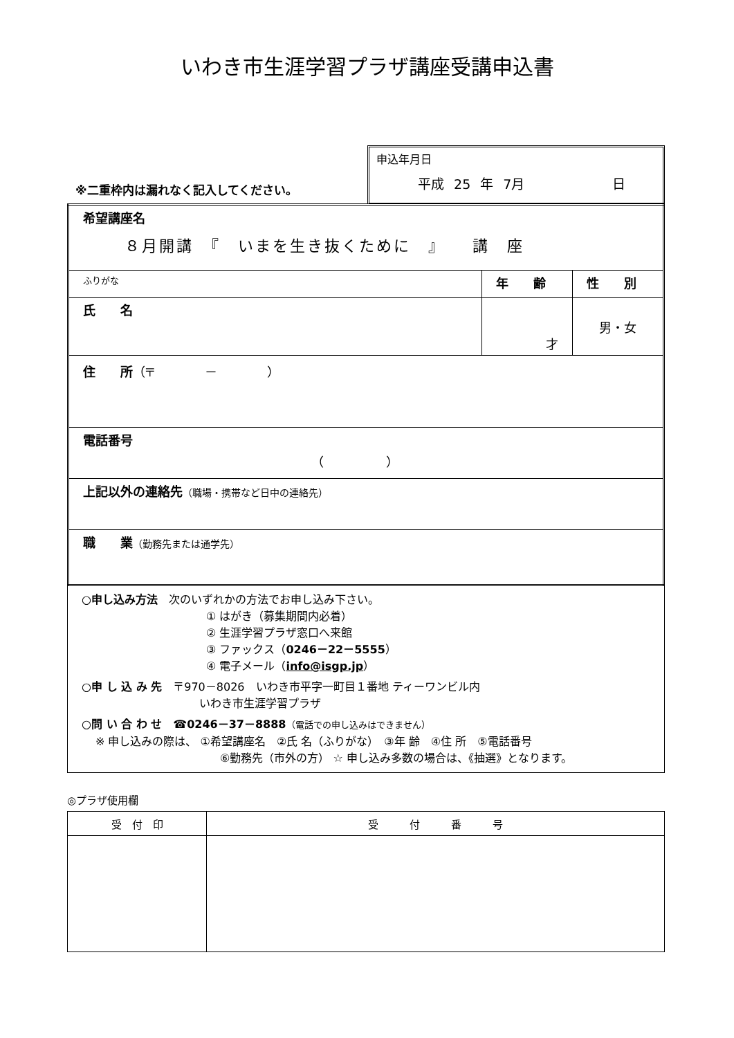いわき市生涯学習プラザ講座受講申込書
※二重枠内は漏れなく記入してください。
申込年月日
平成 25 年 7月 日
| 希望講座名 ８月開講 『 いまを生き抜くために 』 講 座 | | |
| ふりがな | 年 齢 | 性 別 |
| 氏 名 | 才 | 男・女 |
| 住 所 （〒 － ） | | |
| 電話番号 （ ） | | |
| 上記以外の連絡先 （職場・携帯など日中の連絡先） | | |
| 職 業 （勤務先または通学先） | | |
○申し込み方法　次のいずれかの方法でお申し込み下さい。
① はがき（募集期間内必着）
② 生涯学習プラザ窓口へ来館
③ ファックス（0246－22－5555）
④ 電子メール（info@isgp.jp）
○申 し 込 み 先　〒970－8026　いわき市平字一町目１番地 ティーワンビル内
いわき市生涯学習プラザ
○問 い 合 わ せ　☎0246－37－8888（電話での申し込みはできません）
※ 申し込みの際は、 ①希望講座名　②氏 名（ふりがな）　③年 齢　④住 所　⑤電話番号
⑥勤務先（市外の方） ☆ 申し込み多数の場合は、《抽選》となります。
◎プラザ使用欄
| 受 付 印 | 受 付 番 号 |
| --- | --- |